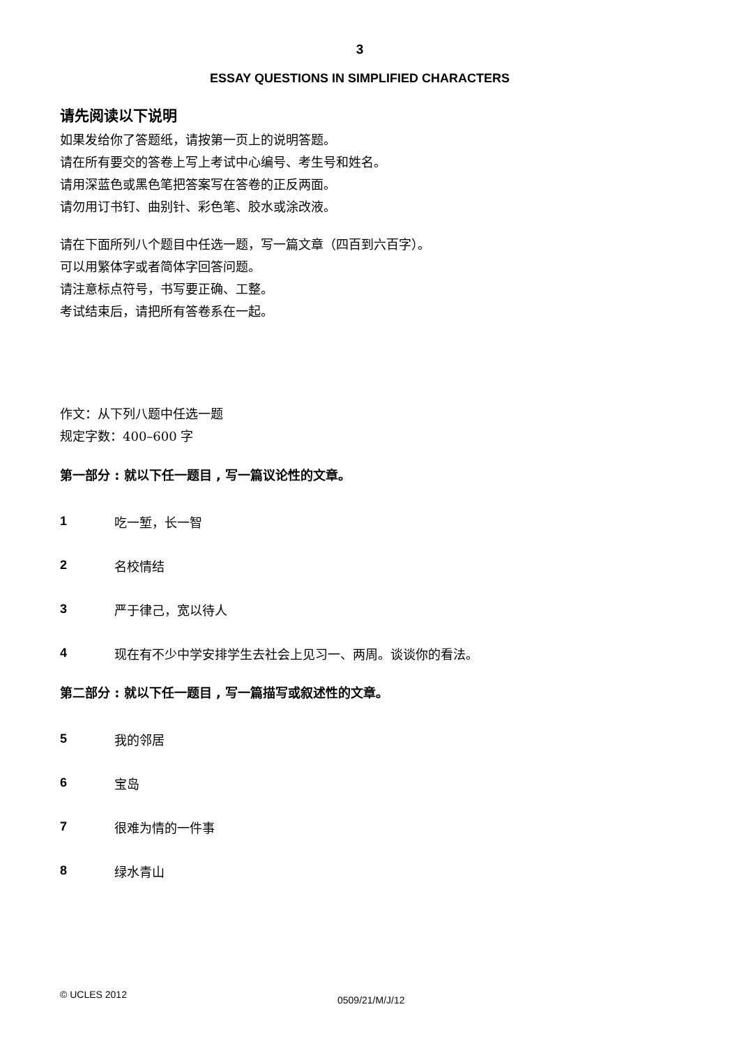3
ESSAY QUESTIONS IN SIMPLIFIED CHARACTERS
请先阅读以下说明
如果发给你了答题纸，请按第一页上的说明答题。
请在所有要交的答卷上写上考试中心编号、考生号和姓名。
请用深蓝色或黑色笔把答案写在答卷的正反两面。
请勿用订书钉、曲别针、彩色笔、胶水或涂改液。
请在下面所列八个题目中任选一题，写一篇文章（四百到六百字）。
可以用繁体字或者简体字回答问题。
请注意标点符号，书写要正确、工整。
考试结束后，请把所有答卷系在一起。
作文：从下列八题中任选一题
规定字数：400–600 字
第一部分 : 就以下任一题目 , 写一篇议论性的文章。
1 吃一堑，长一智
2 名校情结
3 严于律己，宽以待人
4 现在有不少中学安排学生去社会上见习一、两周。谈谈你的看法。
第二部分 : 就以下任一题目 , 写一篇描写或叙述性的文章。
5 我的邻居
6 宝岛
7 很难为情的一件事
8 绿水青山
© UCLES 2012 0509/21/M/J/12